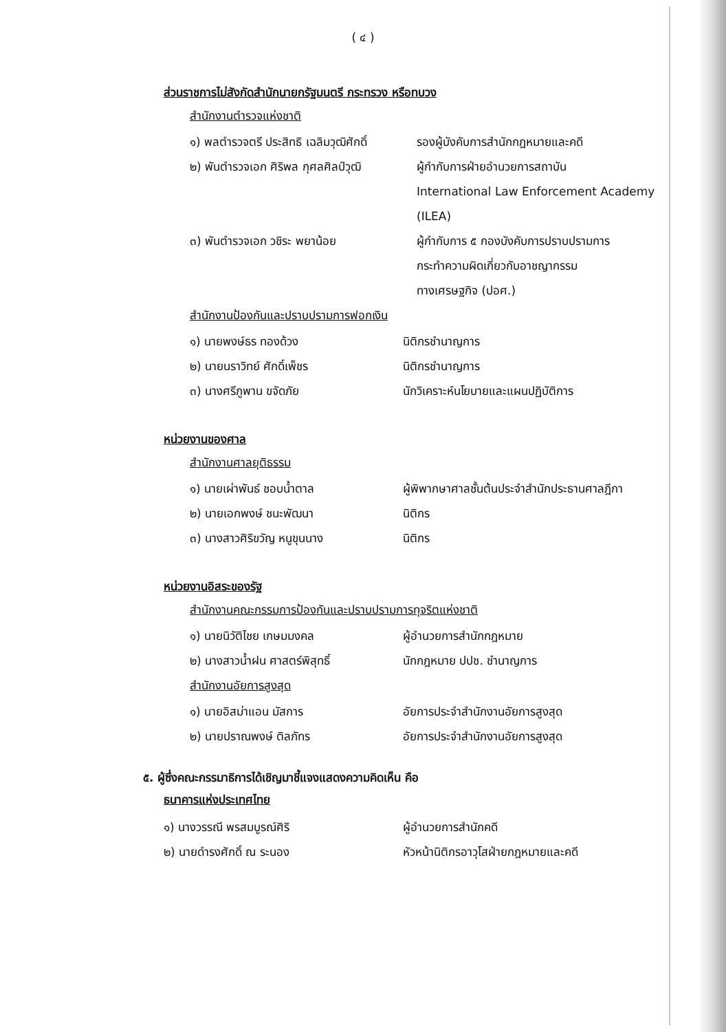( ๔ )
ส่วนราชการไม่สังกัดสำนักนายกรัฐมนตรี กระทรวง หรือทบวง
สำนักงานตำรวจแห่งชาติ
๑) พลตำรวจตรี ประสิทธิ เฉลิมวุฒิศักดิ์
รองผู้บังคับการสำนักกฎหมายและคดี
๒) พันตำรวจเอก ศิริพล กุศลศิลป์วุฒิ
ผู้กำกับการฝ่ายอำนวยการสถาบัน
International Law Enforcement Academy (ILEA)
๓) พันตำรวจเอก วชิระ พยาน้อย ผู้กำกับการ ๕ กองบังคับการปราบปรามการ
กระทำความผิดเกี่ยวกับอาชญากรรม
ทางเศรษฐกิจ (ปอศ.)
สำนักงานป้องกันและปราบปรามการฟอกเงิน
๑) นายพงษ์ธร ทองด้วง นิติกรชำนาญการ
๒) นายนราวิทย์ ศักดิ์เพ็ชร นิติกรชำนาญการ
๓) นางศรีภูพาน ขจัดภัย นักวิเคราะห์นโยบายและแผนปฏิบัติการ
หน่วยงานของศาล
สำนักงานศาลยุติธรรม
๑) นายเผ่าพันธ์ ชอบน้ำตาล ผู้พิพากษาศาลชั้นต้นประจำสำนักประธานศาลฎีกา
๒) นายเอกพงษ์ ชนะพัฒนา นิติกร
๓) นางสาวศิริขวัญ หนูขุนนาง นิติกร
หน่วยงานอิสระของรัฐ
สำนักงานคณะกรรมการป้องกันและปราบปรามการทุจริตแห่งชาติ
๑) นายนิวัติไชย เกษมมงคล ผู้อำนวยการสำนักกฎหมาย
๒) นางสาวน้ำฝน ศาสตร์พิสุทธิ์ นักกฎหมาย ปปช. ชำนาญการ
สำนักงานอัยการสูงสุด
๑) นายอิสม่าแอน มัสการ อัยการประจำสำนักงานอัยการสูงสุด
๒) นายปราณพงษ์ ติลภัทร อัยการประจำสำนักงานอัยการสูงสุด
๕. ผู้ซึ่งคณะกรรมาธิการได้เชิญมาชี้แจงแสดงความคิดเห็น คือ
ธนาคารแห่งประเทศไทย
๑) นางวรรณี พรสมบูรณ์ศิริ ผู้อำนวยการสำนักคดี
๒) นายดำรงศักดิ์ ณ ระนอง หัวหน้านิติกรอาวุโสฝ่ายกฎหมายและคดี